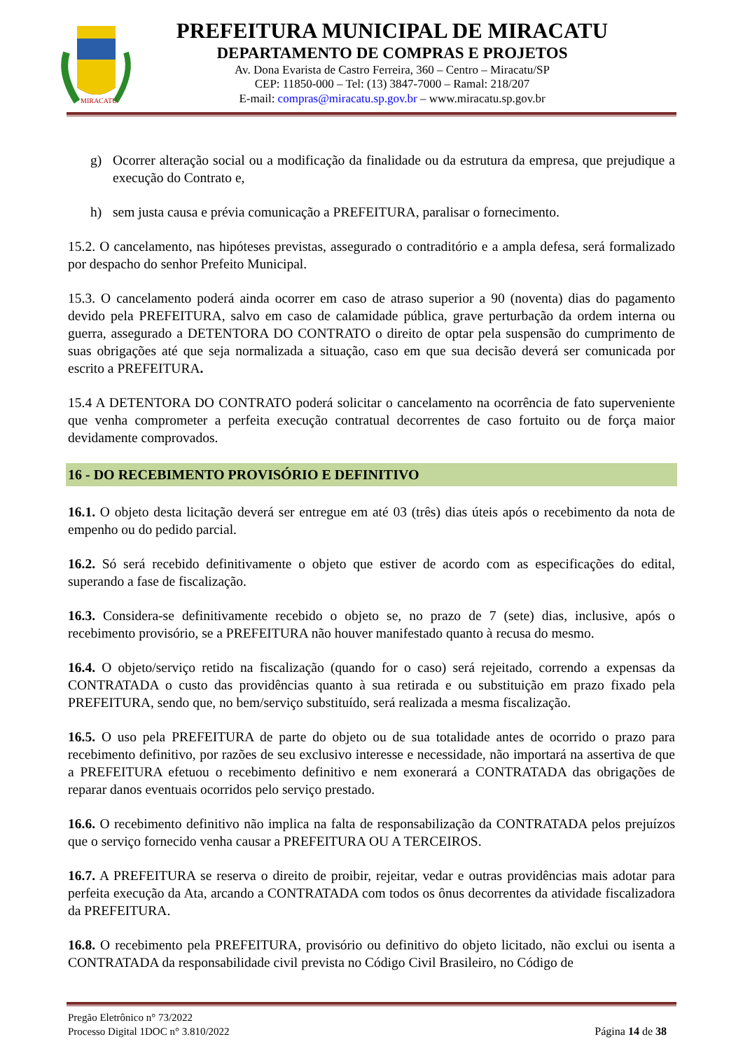MIRACATU
PREFEITURA MUNICIPAL DE MIRACATU
DEPARTAMENTO DE COMPRAS E PROJETOS
Av. Dona Evarista de Castro Ferreira, 360 – Centro – Miracatu/SP
CEP: 11850-000 – Tel: (13) 3847-7000 – Ramal: 218/207
E-mail: compras@miracatu.sp.gov.br – www.miracatu.sp.gov.br
g) Ocorrer alteração social ou a modificação da finalidade ou da estrutura da empresa, que prejudique a execução do Contrato e,
h) sem justa causa e prévia comunicação a PREFEITURA, paralisar o fornecimento.
15.2. O cancelamento, nas hipóteses previstas, assegurado o contraditório e a ampla defesa, será formalizado por despacho do senhor Prefeito Municipal.
15.3. O cancelamento poderá ainda ocorrer em caso de atraso superior a 90 (noventa) dias do pagamento devido pela PREFEITURA, salvo em caso de calamidade pública, grave perturbação da ordem interna ou guerra, assegurado a DETENTORA DO CONTRATO o direito de optar pela suspensão do cumprimento de suas obrigações até que seja normalizada a situação, caso em que sua decisão deverá ser comunicada por escrito a PREFEITURA.
15.4 A DETENTORA DO CONTRATO poderá solicitar o cancelamento na ocorrência de fato superveniente que venha comprometer a perfeita execução contratual decorrentes de caso fortuito ou de força maior devidamente comprovados.
16 - DO RECEBIMENTO PROVISÓRIO E DEFINITIVO
16.1. O objeto desta licitação deverá ser entregue em até 03 (três) dias úteis após o recebimento da nota de empenho ou do pedido parcial.
16.2. Só será recebido definitivamente o objeto que estiver de acordo com as especificações do edital, superando a fase de fiscalização.
16.3. Considera-se definitivamente recebido o objeto se, no prazo de 7 (sete) dias, inclusive, após o recebimento provisório, se a PREFEITURA não houver manifestado quanto à recusa do mesmo.
16.4. O objeto/serviço retido na fiscalização (quando for o caso) será rejeitado, correndo a expensas da CONTRATADA o custo das providências quanto à sua retirada e ou substituição em prazo fixado pela PREFEITURA, sendo que, no bem/serviço substituído, será realizada a mesma fiscalização.
16.5. O uso pela PREFEITURA de parte do objeto ou de sua totalidade antes de ocorrido o prazo para recebimento definitivo, por razões de seu exclusivo interesse e necessidade, não importará na assertiva de que a PREFEITURA efetuou o recebimento definitivo e nem exonerará a CONTRATADA das obrigações de reparar danos eventuais ocorridos pelo serviço prestado.
16.6. O recebimento definitivo não implica na falta de responsabilização da CONTRATADA pelos prejuízos que o serviço fornecido venha causar a PREFEITURA OU A TERCEIROS.
16.7. A PREFEITURA se reserva o direito de proibir, rejeitar, vedar e outras providências mais adotar para perfeita execução da Ata, arcando a CONTRATADA com todos os ônus decorrentes da atividade fiscalizadora da PREFEITURA.
16.8. O recebimento pela PREFEITURA, provisório ou definitivo do objeto licitado, não exclui ou isenta a CONTRATADA da responsabilidade civil prevista no Código Civil Brasileiro, no Código de
Pregão Eletrônico n° 73/2022
Processo Digital 1DOC n° 3.810/2022
Página 14 de 38